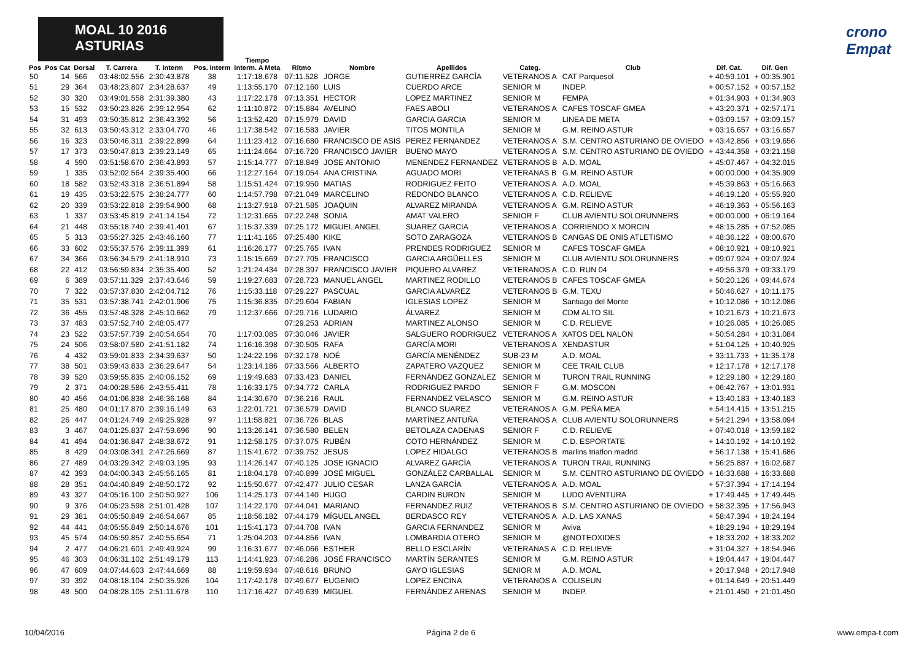MOAL 10 2016 ASTURIAS crono Empat
| Pos | Pos Cat | Dorsal | T. Carrera | T. Interm | Pos. Interm | Tiempo Interm. A Meta | Ritmo | Nombre | Apellidos | Categ. | Club | Dif. Cat. | Dif. Gen |
| --- | --- | --- | --- | --- | --- | --- | --- | --- | --- | --- | --- | --- | --- |
| 50 | 14 | 566 | 03:48:02.556 | 2:30:43.878 | 38 | 1:17:18.678 | 07:11.528 | JORGE | GUTIERREZ GARCÍA | VETERANOS A | CAT Parquesol | + 40:59.101 | + 00:35.901 |
| 51 | 29 | 364 | 03:48:23.807 | 2:34:28.637 | 49 | 1:13:55.170 | 07:12.160 | LUIS | CUERDO ARCE | SENIOR M | INDEP. | + 00:57.152 | + 00:57.152 |
| 52 | 30 | 320 | 03:49:01.558 | 2:31:39.380 | 43 | 1:17:22.178 | 07:13.351 | HECTOR | LOPEZ MARTINEZ | SENIOR M | FEMPA | + 01:34.903 | + 01:34.903 |
| 53 | 15 | 532 | 03:50:23.826 | 2:39:12.954 | 62 | 1:11:10.872 | 07:15.884 | AVELINO | FAES ABOLI | VETERANOS A | CAFES TOSCAF GMEA | + 43:20.371 | + 02:57.171 |
| 54 | 31 | 493 | 03:50:35.812 | 2:36:43.392 | 56 | 1:13:52.420 | 07:15.979 | DAVID | GARCIA GARCIA | SENIOR M | LINEA DE META | + 03:09.157 | + 03:09.157 |
| 55 | 32 | 613 | 03:50:43.312 | 2:33:04.770 | 46 | 1:17:38.542 | 07:16.583 | JAVIER | TITOS MONTILA | SENIOR M | G.M. REINO ASTUR | + 03:16.657 | + 03:16.657 |
| 56 | 16 | 323 | 03:50:46.311 | 2:39:22.899 | 64 | 1:11:23.412 | 07:16.680 | FRANCISCO DE ASIS | PEREZ FERNANDEZ | VETERANOS A | S.M. CENTRO ASTURIANO DE OVIEDO | + 43:42.856 | + 03:19.656 |
| 57 | 17 | 373 | 03:50:47.813 | 2:39:23.149 | 65 | 1:11:24.664 | 07:16.720 | FRANCISCO JAVIER | BUENO MAYO | VETERANOS A | S.M. CENTRO ASTURIANO DE OVIEDO | + 43:44.358 | + 03:21.158 |
| 58 | 4 | 590 | 03:51:58.670 | 2:36:43.893 | 57 | 1:15:14.777 | 07:18.849 | JOSE ANTONIO | MENENDEZ FERNANDEZ | VETERANOS B | A.D. MOAL | + 45:07.467 | + 04:32.015 |
| 59 | 1 | 335 | 03:52:02.564 | 2:39:35.400 | 66 | 1:12:27.164 | 07:19.054 | ANA CRISTINA | AGUADO MORI | VETERANAS B | G.M. REINO ASTUR | + 00:00.000 | + 04:35.909 |
| 60 | 18 | 582 | 03:52:43.318 | 2:36:51.894 | 58 | 1:15:51.424 | 07:19.950 | MATIAS | RODRIGUEZ FEITO | VETERANOS A | A.D. MOAL | + 45:39.863 | + 05:16.663 |
| 61 | 19 | 435 | 03:53:22.575 | 2:38:24.777 | 60 | 1:14:57.798 | 07:21.049 | MARCELINO | REDONDO BLANCO | VETERANOS A | C.D. RELIEVE | + 46:19.120 | + 05:55.920 |
| 62 | 20 | 339 | 03:53:22.818 | 2:39:54.900 | 68 | 1:13:27.918 | 07:21.585 | JOAQUIN | ALVAREZ MIRANDA | VETERANOS A | G.M. REINO ASTUR | + 46:19.363 | + 05:56.163 |
| 63 | 1 | 337 | 03:53:45.819 | 2:41:14.154 | 72 | 1:12:31.665 | 07:22.248 | SONIA | AMAT VALERO | SENIOR F | CLUB AVIENTU SOLORUNNERS | + 00:00.000 | + 06:19.164 |
| 64 | 21 | 448 | 03:55:18.740 | 2:39:41.401 | 67 | 1:15:37.339 | 07:25.172 | MIGUEL ANGEL | SUAREZ GARCIA | VETERANOS A | CORRIENDO X MORCIN | + 48:15.285 | + 07:52.085 |
| 65 | 5 | 313 | 03:55:27.325 | 2:43:46.160 | 77 | 1:11:41.165 | 07:25.480 | KIKE | SOTO ZARAGOZA | VETERANOS B | CANGAS DE ONIS ATLETISMO | + 48:36.122 | + 08:00.670 |
| 66 | 33 | 602 | 03:55:37.576 | 2:39:11.399 | 61 | 1:16:26.177 | 07:25.765 | IVAN | PRENDES RODRIGUEZ | SENIOR M | CAFES TOSCAF GMEA | + 08:10.921 | + 08:10.921 |
| 67 | 34 | 366 | 03:56:34.579 | 2:41:18.910 | 73 | 1:15:15.669 | 07:27.705 | FRANCISCO | GARCIA ARGÜELLES | SENIOR M | CLUB AVIENTU SOLORUNNERS | + 09:07.924 | + 09:07.924 |
| 68 | 22 | 412 | 03:56:59.834 | 2:35:35.400 | 52 | 1:21:24.434 | 07:28.397 | FRANCISCO JAVIER | PIQUERO ALVAREZ | VETERANOS A | C.D. RUN 04 | + 49:56.379 | + 09:33.179 |
| 69 | 6 | 389 | 03:57:11.329 | 2:37:43.646 | 59 | 1:19:27.683 | 07:28.723 | MANUEL ANGEL | MARTINEZ RODILLO | VETERANOS B | CAFES TOSCAF GMEA | + 50:20.126 | + 09:44.674 |
| 70 | 7 | 322 | 03:57:37.830 | 2:42:04.712 | 76 | 1:15:33.118 | 07:29.227 | PASCUAL | GARCIA ALVAREZ | VETERANOS B | G.M. TEXU | + 50:46.627 | + 10:11.175 |
| 71 | 35 | 531 | 03:57:38.741 | 2:42:01.906 | 75 | 1:15:36.835 | 07:29.604 | FABIAN | IGLESIAS LOPEZ | SENIOR M | Santiago del Monte | + 10:12.086 | + 10:12.086 |
| 72 | 36 | 455 | 03:57:48.328 | 2:45:10.662 | 79 | 1:12:37.666 | 07:29.716 | LUDARIO | ÁLVAREZ | SENIOR M | CDM ALTO SIL | + 10:21.673 | + 10:21.673 |
| 73 | 37 | 483 | 03:57:52.740 | 2:48:05.477 | | | 07:29.253 | ADRIAN | MARTINEZ ALONSO | SENIOR M | C.D. RELIEVE | + 10:26.085 | + 10:26.085 |
| 74 | 23 | 522 | 03:57:57.739 | 2:40:54.654 | 70 | 1:17:03.085 | 07:30.046 | JAVIER | SALGUERO RODRIGUEZ | VETERANOS A | XATOS DEL NALON | + 50:54.284 | + 10:31.084 |
| 75 | 24 | 506 | 03:58:07.580 | 2:41:51.182 | 74 | 1:16:16.398 | 07:30.505 | RAFA | GARCÍA MORI | VETERANOS A | XENDASTUR | + 51:04.125 | + 10:40.925 |
| 76 | 4 | 432 | 03:59:01.833 | 2:34:39.637 | 50 | 1:24:22.196 | 07:32.178 | NOÉ | GARCÍA MENÉNDEZ | SUB-23 M | A.D. MOAL | + 33:11.733 | + 11:35.178 |
| 77 | 38 | 501 | 03:59:43.833 | 2:36:29.647 | 54 | 1:23:14.186 | 07:33.566 | ALBERTO | ZAPATERO VAZQUEZ | SENIOR M | CEE TRAIL CLUB | + 12:17.178 | + 12:17.178 |
| 78 | 39 | 520 | 03:59:55.835 | 2:40:06.152 | 69 | 1:19:49.683 | 07:33.423 | DANIEL | FERNÁNDEZ GONZALEZ | SENIOR M | TURON TRAIL RUNNING | + 12:29.180 | + 12:29.180 |
| 79 | 2 | 371 | 04:00:28.586 | 2:43:55.411 | 78 | 1:16:33.175 | 07:34.772 | CARLA | RODRIGUEZ PARDO | SENIOR F | G.M. MOSCON | + 06:42.767 | + 13:01.931 |
| 80 | 40 | 456 | 04:01:06.838 | 2:46:36.168 | 84 | 1:14:30.670 | 07:36.216 | RAUL | FERNANDEZ VELASCO | SENIOR M | G.M. REINO ASTUR | + 13:40.183 | + 13:40.183 |
| 81 | 25 | 480 | 04:01:17.870 | 2:39:16.149 | 63 | 1:22:01.721 | 07:36.579 | DAVID | BLANCO SUAREZ | VETERANOS A | G.M. PEÑA MEA | + 54:14.415 | + 13:51.215 |
| 82 | 26 | 447 | 04:01:24.749 | 2:49:25.928 | 97 | 1:11:58.821 | 07:36.726 | BLAS | MARTÍNEZ ANTUÑA | VETERANOS A | CLUB AVIENTU SOLORUNNERS | + 54:21.294 | + 13:58.094 |
| 83 | 3 | 467 | 04:01:25.837 | 2:47:59.696 | 90 | 1:13:26.141 | 07:36.580 | BELEN | BETOLAZA CADENAS | SENIOR F | C.D. RELIEVE | + 07:40.018 | + 13:59.182 |
| 84 | 41 | 494 | 04:01:36.847 | 2:48:38.672 | 91 | 1:12:58.175 | 07:37.075 | RUBÉN | COTO HERNÁNDEZ | SENIOR M | C.D. ESPORTATE | + 14:10.192 | + 14:10.192 |
| 85 | 8 | 429 | 04:03:08.341 | 2:47:26.669 | 87 | 1:15:41.672 | 07:39.752 | JESUS | LOPEZ HIDALGO | VETERANOS B | marlins triatlon madrid | + 56:17.138 | + 15:41.686 |
| 86 | 27 | 489 | 04:03:29.342 | 2:49:03.195 | 93 | 1:14:26.147 | 07:40.125 | JOSE IGNACIO | ALVAREZ GARCÍA | VETERANOS A | TURON TRAIL RUNNING | + 56:25.887 | + 16:02.687 |
| 87 | 42 | 393 | 04:04:00.343 | 2:45:56.165 | 81 | 1:18:04.178 | 07:40.899 | JOSÉ MIGUEL | GONZÁLEZ CARBALLAL | SENIOR M | S.M. CENTRO ASTURIANO DE OVIEDO | + 16:33.688 | + 16:33.688 |
| 88 | 28 | 351 | 04:04:40.849 | 2:48:50.172 | 92 | 1:15:50.677 | 07:42.477 | JULIO CESAR | LANZA GARCÍA | VETERANOS A | A.D. MOAL | + 57:37.394 | + 17:14.194 |
| 89 | 43 | 327 | 04:05:16.100 | 2:50:50.927 | 106 | 1:14:25.173 | 07:44.140 | HUGO | CARDIN BURON | SENIOR M | LUDO AVENTURA | + 17:49.445 | + 17:49.445 |
| 90 | 9 | 376 | 04:05:23.598 | 2:51:01.428 | 107 | 1:14:22.170 | 07:44.041 | MARIANO | FERNANDEZ RUIZ | VETERANOS B | S.M. CENTRO ASTURIANO DE OVIEDO | + 58:32.395 | + 17:56.943 |
| 91 | 29 | 381 | 04:05:50.849 | 2:46:54.667 | 85 | 1:18:56.182 | 07:44.179 | MÍGUEL ANGEL | BERDASCO REY | VETERANOS A | A.D. LAS XANAS | + 58:47.394 | + 18:24.194 |
| 92 | 44 | 441 | 04:05:55.849 | 2:50:14.676 | 101 | 1:15:41.173 | 07:44.708 | IVAN | GARCIA FERNANDEZ | SENIOR M | Aviva | + 18:29.194 | + 18:29.194 |
| 93 | 45 | 574 | 04:05:59.857 | 2:40:55.654 | 71 | 1:25:04.203 | 07:44.856 | IVAN | LOMBARDIA OTERO | SENIOR M | @NOTEOXIDES | + 18:33.202 | + 18:33.202 |
| 94 | 2 | 477 | 04:06:21.601 | 2:49:49.924 | 99 | 1:16:31.677 | 07:46.066 | ESTHER | BELLO ESCLARÍN | VETERANAS A | C.D. RELIEVE | + 31:04.327 | + 18:54.946 |
| 95 | 46 | 303 | 04:06:31.102 | 2:51:49.179 | 113 | 1:14:41.923 | 07:46.286 | JOSÉ FRANCISCO | MARTÍN SERANTES | SENIOR M | G.M. REINO ASTUR | + 19:04.447 | + 19:04.447 |
| 96 | 47 | 609 | 04:07:44.603 | 2:47:44.669 | 88 | 1:19:59.934 | 07:48.616 | BRUNO | GAYO IGLESIAS | SENIOR M | A.D. MOAL | + 20:17.948 | + 20:17.948 |
| 97 | 30 | 392 | 04:08:18.104 | 2:50:35.926 | 104 | 1:17:42.178 | 07:49.677 | EUGENIO | LOPEZ ENCINA | VETERANOS A | COLISEUN | + 01:14.649 | + 20:51.449 |
| 98 | 48 | 500 | 04:08:28.105 | 2:51:11.678 | 110 | 1:17:16.427 | 07:49.639 | MIGUEL | FERNÁNDEZ ARENAS | SENIOR M | INDEP. | + 21:01.450 | + 21:01.450 |
10/04/2016 Página 2 de 6 www.empa-t.com